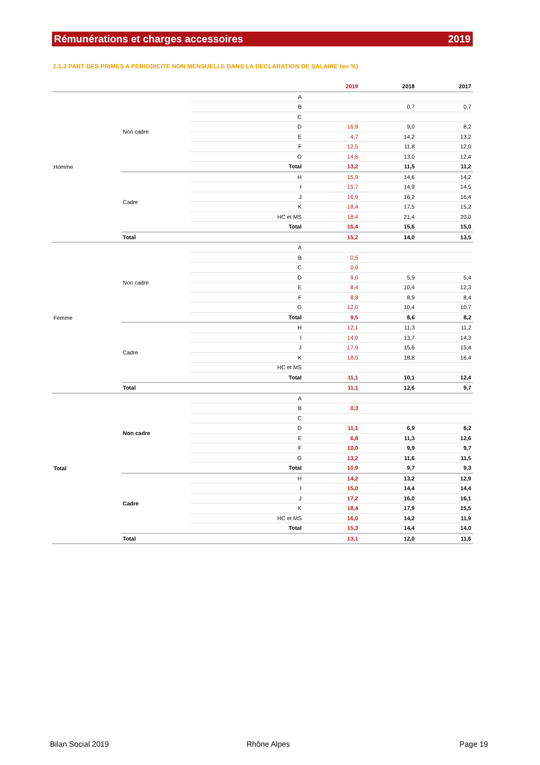Rémunérations et charges accessoires 2019
2.1.3 PART DES PRIMES A PERIODICITE NON MENSUELLE DANS LA DECLARATION DE SALAIRE (en %)
| | | | 2019 | 2018 | 2017 |
| --- | --- | --- | --- | --- | --- |
| Homme | Non cadre | A | | | |
| | | B | | 0,7 | 0,7 |
| | | C | | | |
| | | D | 16,9 | 9,0 | 8,2 |
| | | E | 4,7 | 14,2 | 13,2 |
| | | F | 12,5 | 11,8 | 12,0 |
| | | G | 14,6 | 13,0 | 12,4 |
| | | Total | 13,2 | 11,5 | 11,2 |
| | Cadre | H | 15,9 | 14,6 | 14,2 |
| | | I | 15,7 | 14,9 | 14,5 |
| | | J | 16,9 | 16,2 | 16,4 |
| | | K | 18,4 | 17,5 | 15,2 |
| | | HC et MS | 18,4 | 21,4 | 20,0 |
| | | Total | 16,4 | 15,6 | 15,0 |
| | Total | | 15,2 | 14,0 | 13,5 |
| Femme | Non cadre | A | | | |
| | | B | 0,5 | | |
| | | C | 0,0 | | |
| | | D | 9,0 | 5,9 | 5,4 |
| | | E | 8,4 | 10,4 | 12,3 |
| | | F | 8,8 | 8,9 | 8,4 |
| | | G | 12,0 | 10,4 | 10,7 |
| | | Total | 9,5 | 8,6 | 8,2 |
| | Cadre | H | 12,1 | 11,3 | 11,2 |
| | | I | 14,0 | 13,7 | 14,3 |
| | | J | 17,9 | 15,6 | 15,4 |
| | | K | 18,5 | 18,8 | 16,4 |
| | | HC et MS | | | |
| | | Total | 11,1 | 10,1 | 12,4 |
| | Total | | 11,1 | 12,6 | 9,7 |
| Total | Non cadre | A | | | |
| | | B | 0,3 | | |
| | | C | | | |
| | | D | 11,1 | 6,9 | 6,2 |
| | | E | 6,8 | 11,3 | 12,6 |
| | | F | 10,0 | 9,9 | 9,7 |
| | | G | 13,2 | 11,6 | 11,5 |
| | | Total | 10,9 | 9,7 | 9,3 |
| | Cadre | H | 14,2 | 13,2 | 12,9 |
| | | I | 15,0 | 14,4 | 14,4 |
| | | J | 17,2 | 16,0 | 16,1 |
| | | K | 18,4 | 17,9 | 15,5 |
| | | HC et MS | 16,0 | 14,2 | 11,9 |
| | | Total | 15,3 | 14,4 | 14,0 |
| | Total | | 13,1 | 12,0 | 11,6 |
Bilan Social 2019 Rhône Alpes Page 19